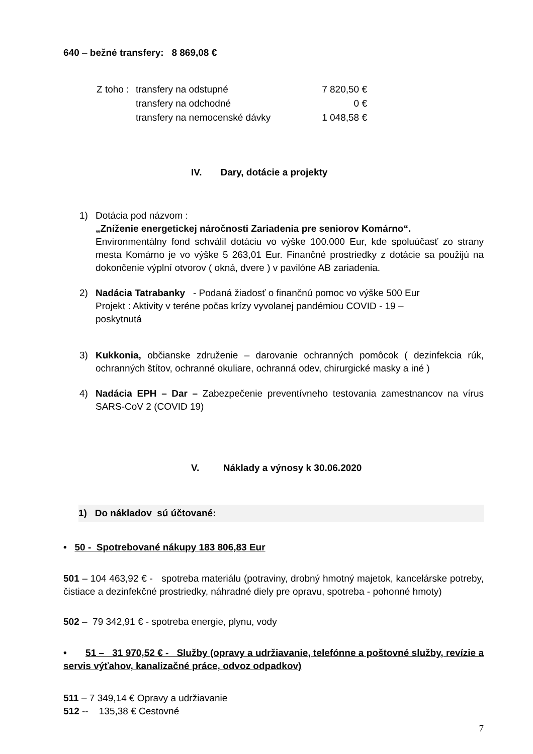640 – bežné transfery: 8 869,08 €
| Z toho : | transfery na odstupné | 7 820,50 € |
| | transfery na odchodné | 0 € |
| | transfery na nemocenské dávky | 1 048,58 € |
IV. Dary, dotácie a projekty
1) Dotácia pod názvom :
„Zníženie energetickej náročnosti Zariadenia pre seniorov Komárno“.
Environmentálny fond schválil dotáciu vo výške 100.000 Eur, kde spoluúčasť zo strany mesta Komárno je vo výške 5 263,01 Eur. Finančné prostriedky z dotácie sa použijú na dokončenie výplní otvorov ( okná, dvere ) v pavilóne AB zariadenia.
2) Nadácia Tatrabanky - Podaná žiadosť o finančnú pomoc vo výške 500 Eur
Projekt : Aktivity v teréne počas krízy vyvolanej pandémiou COVID - 19 –
poskytnutá
3) Kukkonia, občianske združenie – darovanie ochranných pomôcok ( dezinfekcia rúk, ochranných štítov, ochranné okuliare, ochranná odev, chirurgické masky a iné )
4) Nadácia EPH – Dar – Zabezpečenie preventívneho testovania zamestnancov na vírus SARS-CoV 2 (COVID 19)
V. Náklady a výnosy k 30.06.2020
1) Do nákladov sú účtované:
• 50 - Spotrebované nákupy 183 806,83 Eur
501 – 104 463,92 € - spotreba materiálu (potraviny, drobný hmotný majetok, kancelárske potreby, čistiace a dezinfekčné prostriedky, náhradné diely pre opravu, spotreba - pohonné hmoty)
502 – 79 342,91 € - spotreba energie, plynu, vody
• 51 – 31 970,52 € - Služby (opravy a udržiavanie, telefónne a poštovné služby, revízie a servis výťahov, kanalizačné práce, odvoz odpadkov)
511 – 7 349,14 € Opravy a udržiavanie
512 -- 135,38 € Cestovné
7